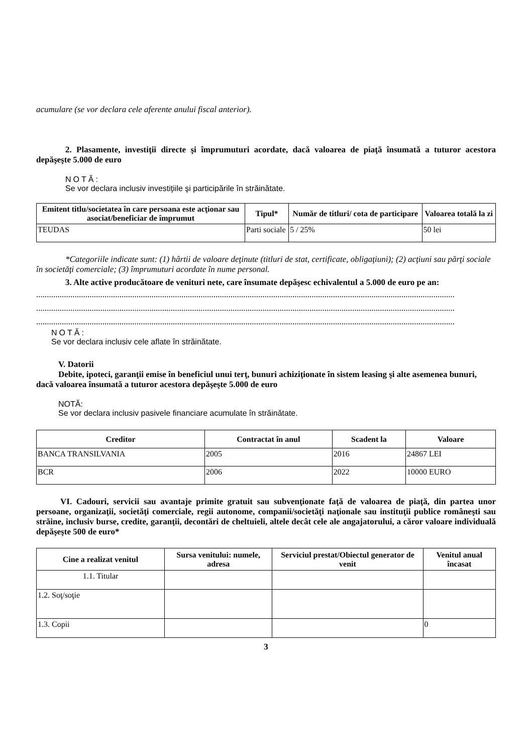acumulare (se vor declara cele aferente anului fiscal anterior).
2. Plasamente, investiţii directe şi împrumuturi acordate, dacă valoarea de piaţă însumată a tuturor acestora depăşeşte 5.000 de euro
NOTĂ:
Se vor declara inclusiv investiţiile şi participările în străinătate.
| Emitent titlu/societatea în care persoana este acţionar sau asociat/beneficiar de împrumut | Tipul* | Număr de titluri/ cota de participare | Valoarea totală la zi |
| --- | --- | --- | --- |
| TEUDAS | Parti sociale | 5 / 25% | 50 lei |
*Categoriile indicate sunt: (1) hârtii de valoare deţinute (titluri de stat, certificate, obligaţiuni); (2) acţiuni sau părţi sociale în societăţi comerciale; (3) împrumuturi acordate în nume personal.
3. Alte active producătoare de venituri nete, care însumate depăşesc echivalentul a 5.000 de euro pe an:
....................................................................................................................................................................................................
....................................................................................................................................................................................................
....................................................................................................................................................................................................
NOTĂ:
Se vor declara inclusiv cele aflate în străinătate.
V. Datorii
Debite, ipoteci, garanţii emise în beneficiul unui terţ, bunuri achiziţionate în sistem leasing şi alte asemenea bunuri, dacă valoarea însumată a tuturor acestora depăşeşte 5.000 de euro
NOTĂ:
Se vor declara inclusiv pasivele financiare acumulate în străinătate.
| Creditor | Contractat în anul | Scadent la | Valoare |
| --- | --- | --- | --- |
| BANCA TRANSILVANIA | 2005 | 2016 | 24867 LEI |
| BCR | 2006 | 2022 | 10000 EURO |
VI. Cadouri, servicii sau avantaje primite gratuit sau subvenţionate faţă de valoarea de piaţă, din partea unor persoane, organizaţii, societăţi comerciale, regii autonome, companii/societăţi naţionale sau instituţii publice româneşti sau străine, inclusiv burse, credite, garanţii, decontări de cheltuieli, altele decât cele ale angajatorului, a căror valoare individuală depăşeşte 500 de euro*
| Cine a realizat venitul | Sursa venitului: numele, adresa | Serviciul prestat/Obiectul generator de venit | Venitul anual încasat |
| --- | --- | --- | --- |
| 1.1. Titular | | | |
| 1.2. Soţ/soţie | | | |
| 1.3. Copii | | | 0 |
3